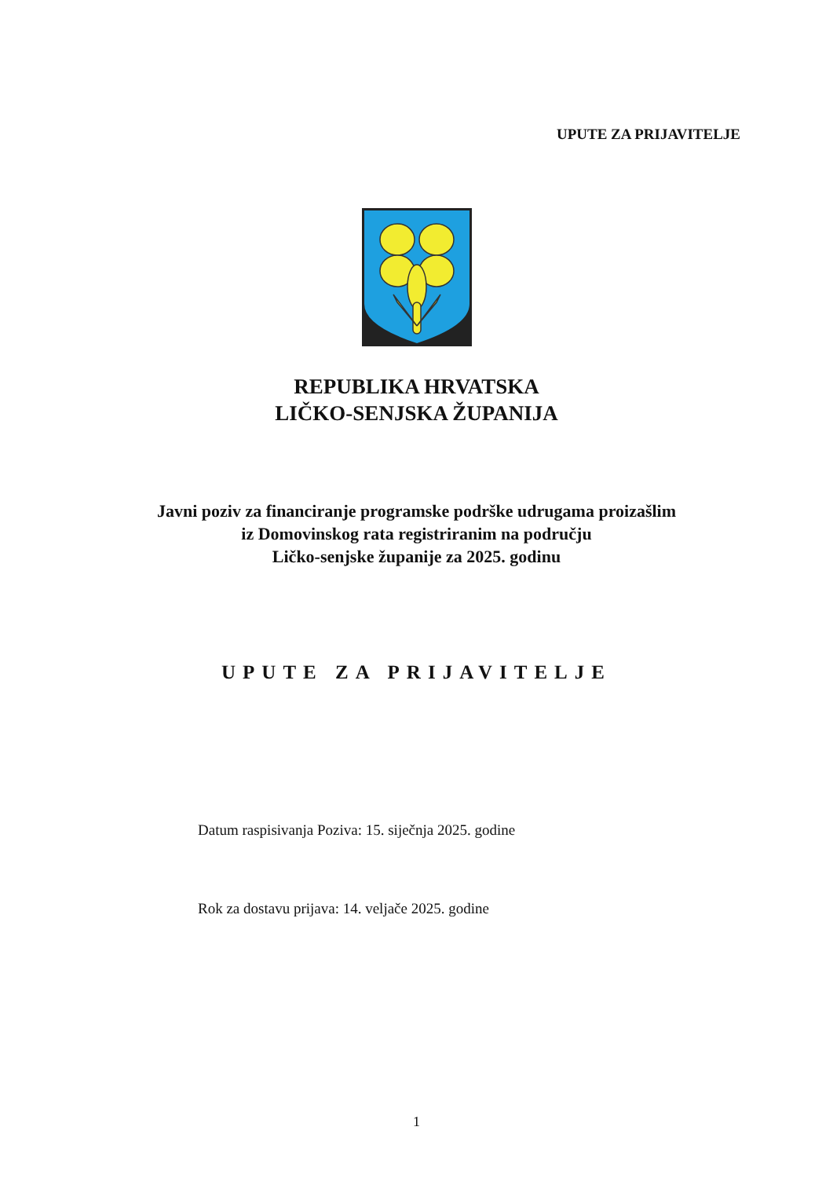UPUTE ZA PRIJAVITELJE
REPUBLIKA HRVATSKA
LIČKO-SENJSKA ŽUPANIJA
Javni poziv za financiranje programske podrške udrugama proizašlim
iz Domovinskog rata registriranim na području
Ličko-senjske županije za 2025. godinu
UPUTE ZA PRIJAVITELJE
Datum raspisivanja Poziva: 15. siječnja 2025. godine
Rok za dostavu prijava: 14. veljače 2025. godine
1